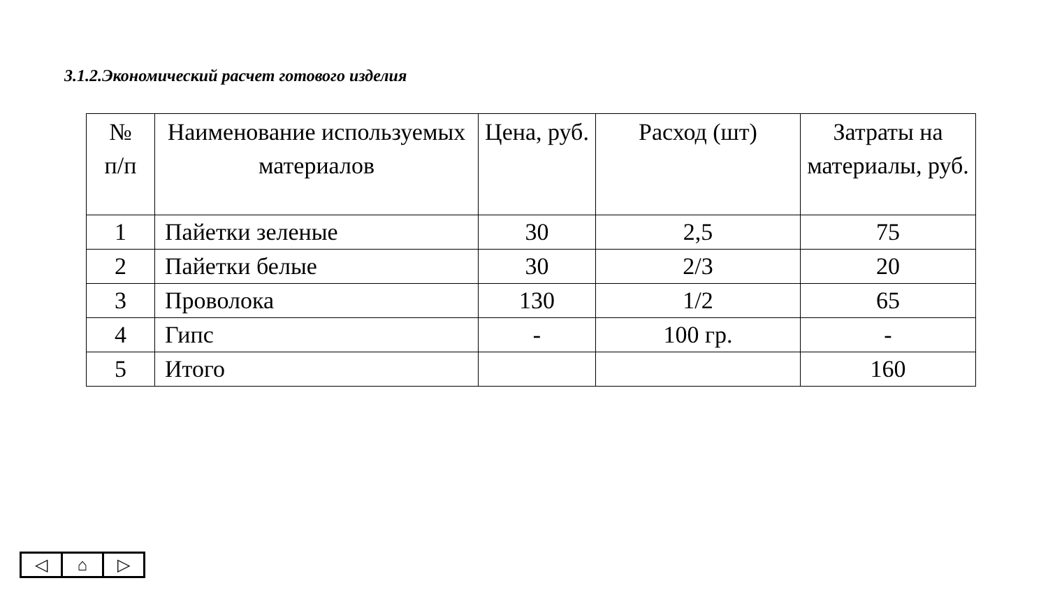3.1.2.Экономический расчет готового изделия
| № п/п | Наименование используемых материалов | Цена, руб. | Расход (шт) | Затраты на материалы, руб. |
| --- | --- | --- | --- | --- |
| 1 | Пайетки зеленые | 30 | 2,5 | 75 |
| 2 | Пайетки белые | 30 | 2/3 | 20 |
| 3 | Проволока | 130 | 1/2 | 65 |
| 4 | Гипс | - | 100 гр. | - |
| 5 | Итого | | | 160 |
◁ ⌂ ▷